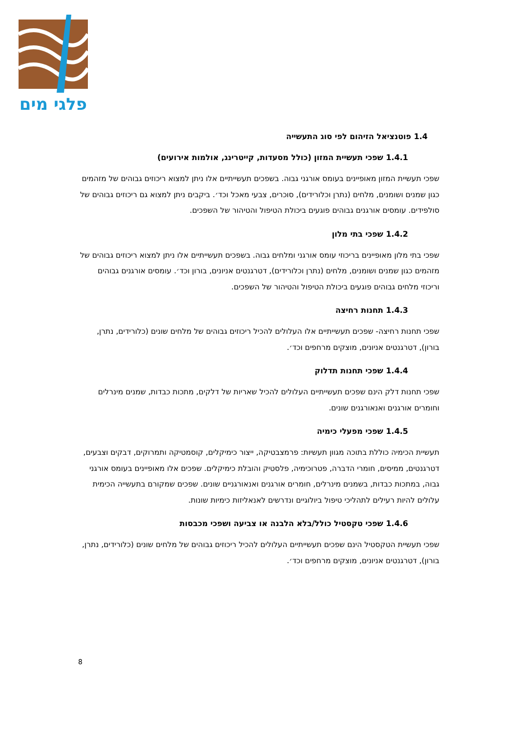פלגי מים
1.4 פוטנציאל הזיהום לפי סוג התעשייה
1.4.1 שפכי תעשיית המזון (כולל מסעדות, קייטרינג, אולמות אירועים)
שפכי תעשיית המזון מאופיינים בעומס אורגני גבוה. בשפכים תעשייתיים אלו ניתן למצוא ריכוזים גבוהים של מזהמים כגון שמנים ושומנים, מלחים (נתרן וכלורידים), סוכרים, צבעי מאכל וכד׳. ביקבים ניתן למצוא גם ריכוזים גבוהים של סולפידים. עומסים אורגנים גבוהים פוגעים ביכולת הטיפול והטיהור של השפכים.
1.4.2 שפכי בתי מלון
שפכי בתי מלון מאופיינים בריכוזי עומס אורגני ומלחים גבוה. בשפכים תעשייתיים אלו ניתן למצוא ריכוזים גבוהים של מזהמים כגון שמנים ושומנים, מלחים (נתרן וכלורידים), דטרגנטים אניונים, בורון וכד׳. עומסים אורגנים גבוהים וריכוזי מלחים גבוהים פוגעים ביכולת הטיפול והטיהור של השפכים.
1.4.3 תחנות רחיצה
שפכי תחנות רחיצה- שפכים תעשייתיים אלו העלולים להכיל ריכוזים גבוהים של מלחים שונים (כלורידים, נתרן, בורון), דטרגנטים אניונים, מוצקים מרחפים וכד׳.
1.4.4 שפכי תחנות תדלוק
שפכי תחנות דלק הינם שפכים תעשייתיים העלולים להכיל שאריות של דלקים, מתכות כבדות, שמנים מינרלים וחומרים אורגנים ואנאורגנים שונים.
1.4.5 שפכי מפעלי כימיה
תעשיית הכימיה כוללת בתוכה מגוון תעשיות: פרמצבטיקה, ייצור כימיקלים, קוסמטיקה ותמרוקים, דבקים וצבעים, דטרגנטים, ממיסים, חומרי הדברה, פטרוכימיה, פלסטיק והובלת כימיקלים. שפכים אלו מאופיינים בעומס אורגני גבוה, במתכות כבדות, בשמנים מינרלים, חומרים אורגנים ואנאורגניים שונים. שפכים שמקורם בתעשייה הכימית עלולים להיות רעילים לתהליכי טיפול ביולוגיים ונדרשים לאנאליזות כימיות שונות.
1.4.6 שפכי טקסטיל כולל/בלא הלבנה או צביעה ושפכי מכבסות
שפכי תעשיית הטקסטיל הינם שפכים תעשייתיים העלולים להכיל ריכוזים גבוהים של מלחים שונים (כלורידים, נתרן, בורון), דטרגנטים אניונים, מוצקים מרחפים וכד׳.
8